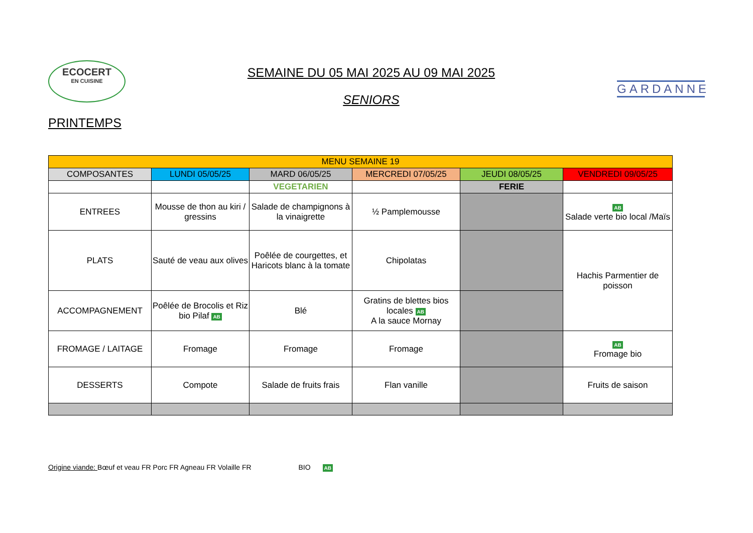ECOCERT
EN CUISINE
SEMAINE DU 05 MAI 2025 AU 09 MAI 2025
SENIORS
GARDANNE
PRINTEMPS
| MENU SEMAINE 19 | | | | | |
| --- | --- | --- | --- | --- | --- |
| COMPOSANTES | LUNDI 05/05/25 | MARD 06/05/25 | MERCREDI 07/05/25 | JEUDI 08/05/25 | VENDREDI 09/05/25 |
| | | VEGETARIEN | | FERIE | |
| ENTREES | Mousse de thon au kiri / gressins | Salade de champignons à la vinaigrette | ½ Pamplemousse | | AB Salade verte bio local /Maïs |
| PLATS | Sauté de veau aux olives | Poêlée de courgettes, et Haricots blanc à la tomate | Chipolatas | | Hachis Parmentier de poisson |
| ACCOMPAGNEMENT | Poêlée de Brocolis et Riz bio Pilaf AB | Blé | Gratins de blettes bios locales AB A la sauce Mornay | | |
| FROMAGE / LAITAGE | Fromage | Fromage | Fromage | | AB Fromage bio |
| DESSERTS | Compote | Salade de fruits frais | Flan vanille | | Fruits de saison |
Origine viande: Bœuf et veau FR Porc FR Agneau FR Volaille FR BIO AB